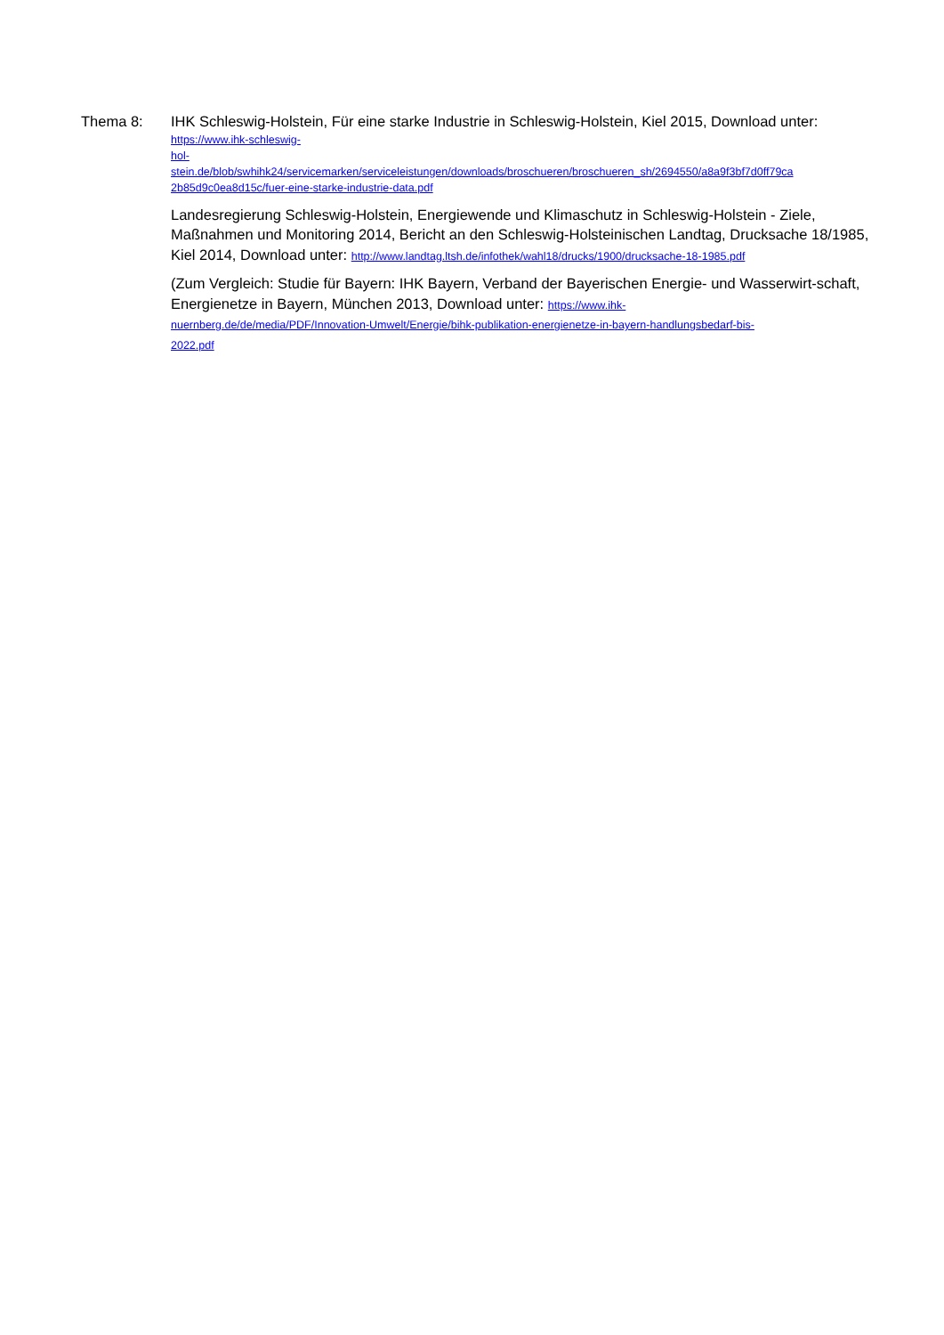Thema 8:
IHK Schleswig-Holstein, Für eine starke Industrie in Schleswig-Holstein, Kiel 2015, Download unter:
https://www.ihk-schleswig-
hol-
stein.de/blob/swhihk24/servicemarken/serviceleistungen/downloads/broschueren/broschueren_sh/2694550/a8a9f3bf7d0ff79ca
2b85d9c0ea8d15c/fuer-eine-starke-industrie-data.pdf
Landesregierung Schleswig-Holstein, Energiewende und Klimaschutz in Schleswig-Holstein - Ziele, Maßnahmen und Monitoring 2014, Bericht an den Schleswig-Holsteinischen Landtag, Drucksache 18/1985, Kiel 2014, Download unter: http://www.landtag.ltsh.de/infothek/wahl18/drucks/1900/drucksache-18-1985.pdf
(Zum Vergleich: Studie für Bayern: IHK Bayern, Verband der Bayerischen Energie- und Wasserwirt-schaft, Energienetze in Bayern, München 2013, Download unter: https://www.ihk-
nuernberg.de/de/media/PDF/Innovation-Umwelt/Energie/bihk-publikation-energienetze-in-bayern-handlungsbedarf-bis-
2022.pdf